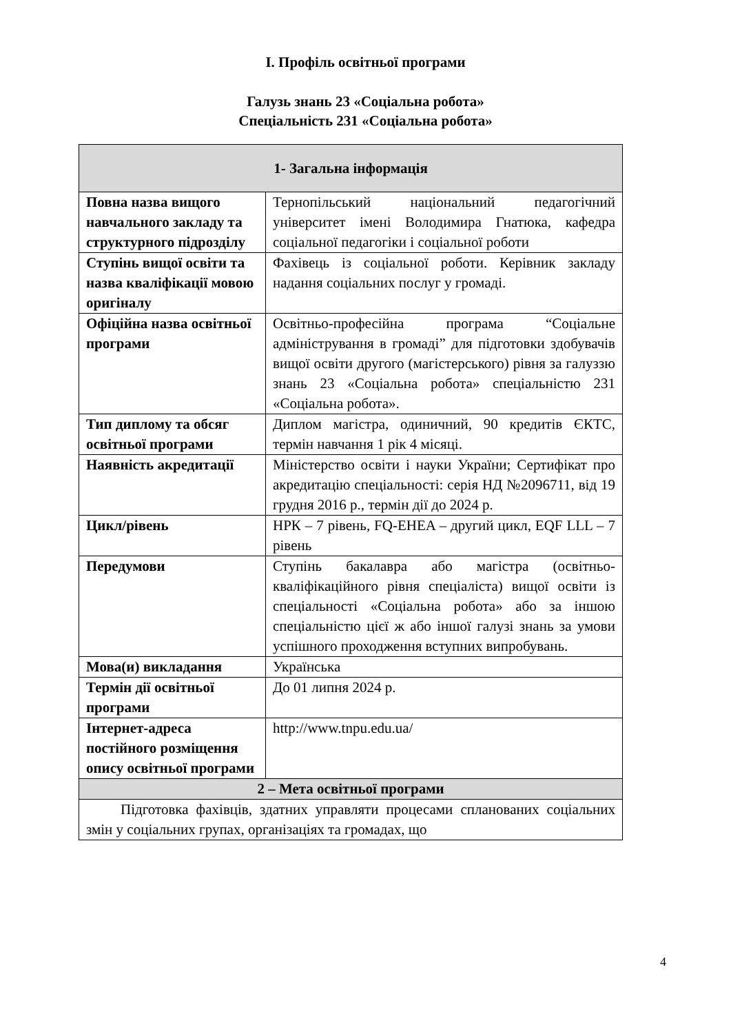І. Профіль освітньої програми
Галузь знань 23 «Соціальна робота»
Спеціальність 231 «Соціальна робота»
| 1- Загальна інформація | |
| Повна назва вищого навчального закладу та структурного підрозділу | Тернопільський національний педагогічний університет імені Володимира Гнатюка, кафедра соціальної педагогіки і соціальної роботи |
| Ступінь вищої освіти та назва кваліфікації мовою оригіналу | Фахівець із соціальної роботи. Керівник закладу надання соціальних послуг у громаді. |
| Офіційна назва освітньої програми | Освітньо-професійна програма “Соціальне адміністрування в громаді” для підготовки здобувачів вищої освіти другого (магістерського) рівня за галуззю знань 23 «Соціальна робота» спеціальністю 231 «Соціальна робота». |
| Тип диплому та обсяг освітньої програми | Диплом магістра, одиничний, 90 кредитів ЄКТС, термін навчання 1 рік 4 місяці. |
| Наявність акредитації | Міністерство освіти і науки України; Сертифікат про акредитацію спеціальності: серія НД №2096711, від 19 грудня 2016 р., термін дії до 2024 р. |
| Цикл/рівень | НРК – 7 рівень, FQ-EHEA – другий цикл, EQF LLL – 7 рівень |
| Передумови | Ступінь бакалавра або магістра (освітньо-кваліфікаційного рівня спеціаліста) вищої освіти із спеціальності «Соціальна робота» або за іншою спеціальністю цієї ж або іншої галузі знань за умови успішного проходження вступних випробувань. |
| Мова(и) викладання | Українська |
| Термін дії освітньої програми | До 01 липня 2024 р. |
| Інтернет-адреса постійного розміщення опису освітньої програми | http://www.tnpu.edu.ua/ |
| 2 – Мета освітньої програми | |
| Підготовка фахівців, здатних управляти процесами спланованих соціальних змін у соціальних групах, організаціях та громадах, що | |
4